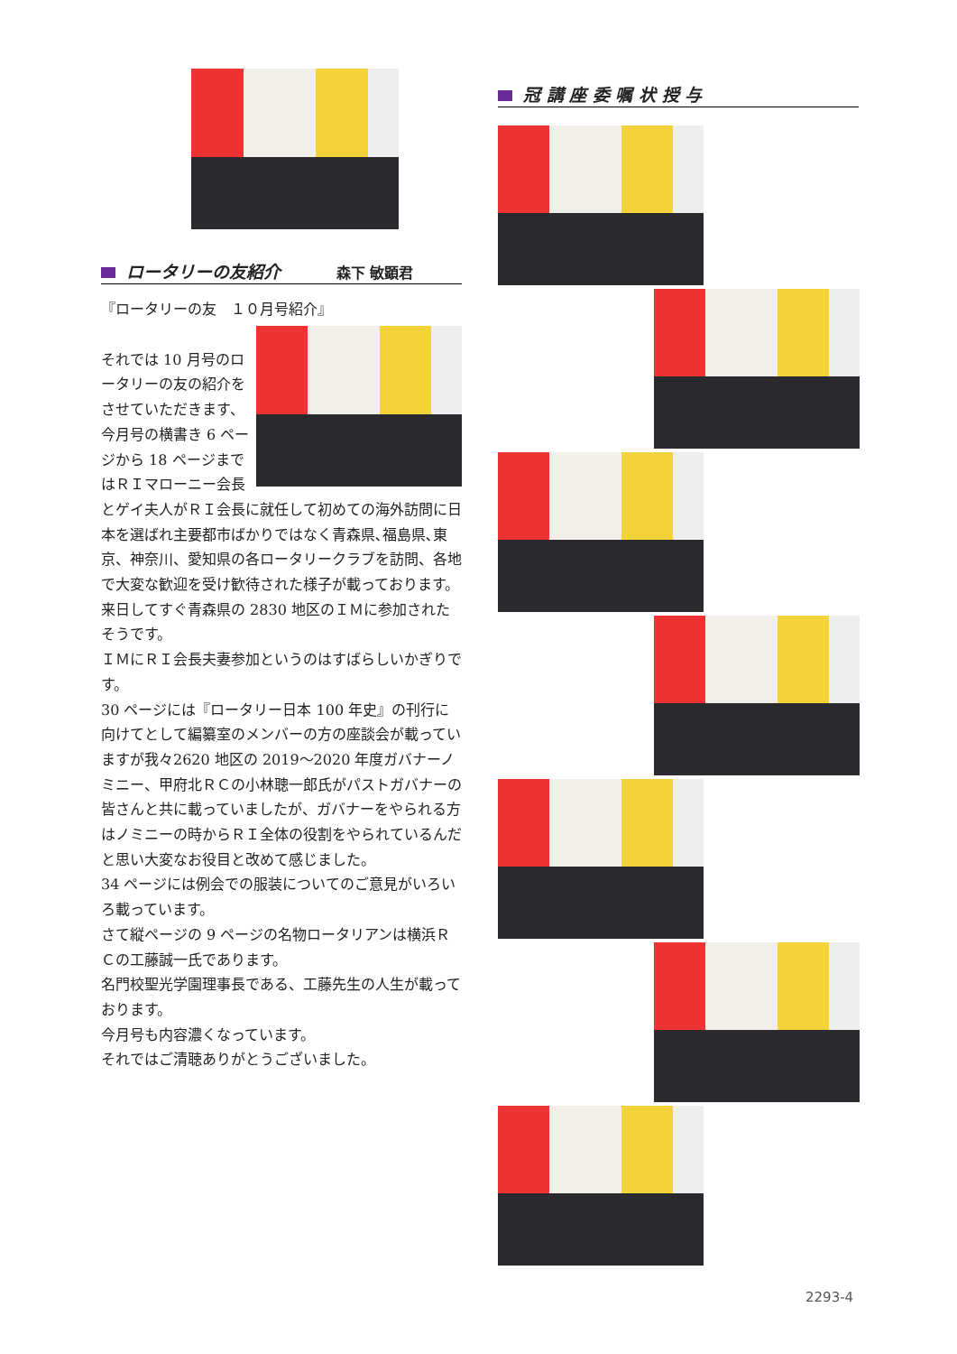ロータリーの友紹介 森下 敏顕君
『ロータリーの友　１０月号紹介』
それでは 10 月号のロータリーの友の紹介をさせていただきます、
今月号の横書き 6 ページから 18 ページまではＲＩマローニー会長とゲイ夫人がＲＩ会長に就任して初めての海外訪問に日本を選ばれ主要都市ばかりではなく青森県､福島県､東京、神奈川、愛知県の各ロータリークラブを訪問、各地で大変な歓迎を受け歓待された様子が載っております。来日してすぐ青森県の 2830 地区のＩＭに参加されたそうです。
ＩＭにＲＩ会長夫妻参加というのはすばらしいかぎりです。
30 ページには『ロータリー日本 100 年史』の刊行に向けてとして編纂室のメンバーの方の座談会が載っていますが我々2620 地区の 2019～2020 年度ガバナーノミニー、甲府北ＲＣの小林聰一郎氏がパストガバナーの皆さんと共に載っていましたが、ガバナーをやられる方はノミニーの時からＲＩ全体の役割をやられているんだと思い大変なお役目と改めて感じました。
34 ページには例会での服装についてのご意見がいろいろ載っています。
さて縦ページの 9 ページの名物ロータリアンは横浜ＲＣの工藤誠一氏であります。
名門校聖光学園理事長である、工藤先生の人生が載っております。
今月号も内容濃くなっています。
それではご清聴ありがとうございました。
冠 講 座 委 嘱 状 授 与
2293-4